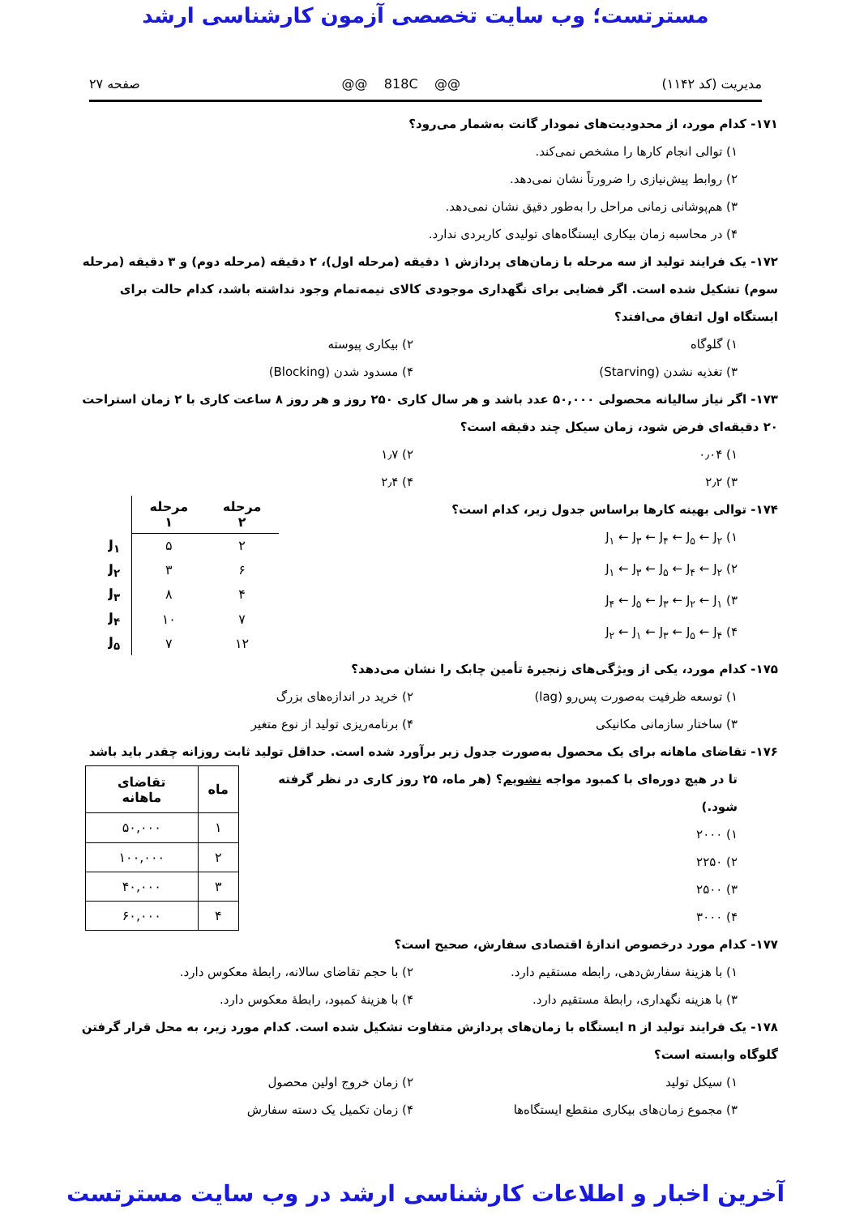مسترتست؛ وب سایت تخصصی آزمون کارشناسی ارشد
مدیریت (کد ۱۱۴۲) @@ 818C @@ صفحه ۲۷
۱۷۱- کدام مورد، از محدودیت‌های نمودار گانت به‌شمار می‌رود؟
۱) توالی انجام کارها را مشخص نمی‌کند.
۲) روابط پیش‌نیازی را ضرورتاً نشان نمی‌دهد.
۳) هم‌پوشانی زمانی مراحل را به‌طور دقیق نشان نمی‌دهد.
۴) در محاسبه زمان بیکاری ایستگاه‌های تولیدی کاربردی ندارد.
۱۷۲- یک فرایند تولید از سه مرحله با زمان‌های پردازش ۱ دقیقه (مرحله اول)، ۲ دقیقه (مرحله دوم) و ۳ دقیقه (مرحله سوم) تشکیل شده است. اگر فضایی برای نگهداری موجودی کالای نیمه‌تمام وجود نداشته باشد، کدام حالت برای ایستگاه اول اتفاق می‌افتد؟
۱) گلوگاه ۲) بیکاری پیوسته
۳) تغذیه نشدن (Starving) ۴) مسدود شدن (Blocking)
۱۷۳- اگر نیاز سالیانه محصولی ۵۰,۰۰۰ عدد باشد و هر سال کاری ۲۵۰ روز و هر روز ۸ ساعت کاری با ۲ زمان استراحت ۲۰ دقیقه‌ای فرض شود، زمان سیکل چند دقیقه است؟
۱) ۰٫۰۴ ۲) ۱٫۷
۳) ۲٫۲ ۴) ۲٫۴
۱۷۴- توالی بهینه کارها براساس جدول زیر، کدام است؟
۱) J<sub>۱</sub> ← J<sub>۳</sub> ← J<sub>۴</sub> ← J<sub>۵</sub> ← J<sub>۲</sub>
۲) J<sub>۱</sub> ← J<sub>۳</sub> ← J<sub>۵</sub> ← J<sub>۴</sub> ← J<sub>۲</sub>
۳) J<sub>۴</sub> ← J<sub>۵</sub> ← J<sub>۳</sub> ← J<sub>۲</sub> ← J<sub>۱</sub>
۴) J<sub>۲</sub> ← J<sub>۱</sub> ← J<sub>۳</sub> ← J<sub>۵</sub> ← J<sub>۴</sub>
| | مرحله ۱ | مرحله ۲ |
| --- | --- | --- |
| J<sub>۱</sub> | ۵ | ۲ |
| J<sub>۲</sub> | ۳ | ۶ |
| J<sub>۳</sub> | ۸ | ۴ |
| J<sub>۴</sub> | ۱۰ | ۷ |
| J<sub>۵</sub> | ۷ | ۱۲ |
۱۷۵- کدام مورد، یکی از ویژگی‌های زنجیرهٔ تأمین چابک را نشان می‌دهد؟
۱) توسعه ظرفیت به‌صورت پس‌رو (lag) ۲) خرید در اندازه‌های بزرگ
۳) ساختار سازمانی مکانیکی ۴) برنامه‌ریزی تولید از نوع متغیر
۱۷۶- تقاضای ماهانه برای یک محصول به‌صورت جدول زیر برآورد شده است. حداقل تولید ثابت روزانه چقدر باید باشد
تا در هیچ دوره‌ای با کمبود مواجه نشویم؟ (هر ماه، ۲۵ روز کاری در نظر گرفته شود.)
۱) ۲۰۰۰
۲) ۲۲۵۰
۳) ۲۵۰۰
۴) ۳۰۰۰
| ماه | تقاضای ماهانه |
| --- | --- |
| ۱ | ۵۰,۰۰۰ |
| ۲ | ۱۰۰,۰۰۰ |
| ۳ | ۴۰,۰۰۰ |
| ۴ | ۶۰,۰۰۰ |
۱۷۷- کدام مورد درخصوص اندازهٔ اقتصادی سفارش، صحیح است؟
۱) با هزینهٔ سفارش‌دهی، رابطه مستقیم دارد. ۲) با حجم تقاضای سالانه، رابطهٔ معکوس دارد.
۳) با هزینه نگهداری، رابطهٔ مستقیم دارد. ۴) با هزینهٔ کمبود، رابطهٔ معکوس دارد.
۱۷۸- یک فرایند تولید از n ایستگاه با زمان‌های پردازش متفاوت تشکیل شده است. کدام مورد زیر، به محل قرار گرفتن گلوگاه وابسته است؟
۱) سیکل تولید ۲) زمان خروج اولین محصول
۳) مجموع زمان‌های بیکاری منقطع ایستگاه‌ها ۴) زمان تکمیل یک دسته سفارش
آخرین اخبار و اطلاعات کارشناسی ارشد در وب سایت مسترتست